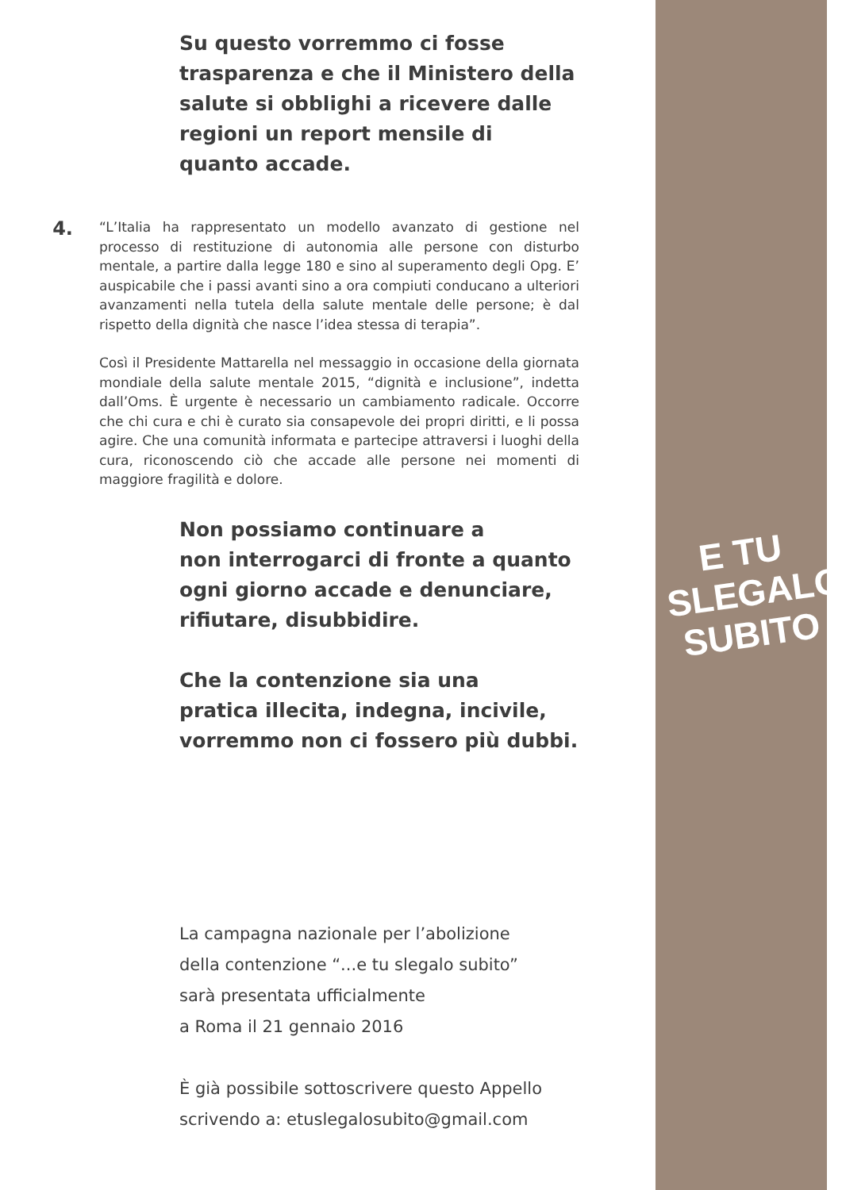E TU
SLEGALO
SUBITO
Su questo vorremmo ci fosse
trasparenza e che il Ministero della
salute si obblighi a ricevere dalle
regioni un report mensile di
quanto accade.
4.
“L’Italia ha rappresentato un modello avanzato di gestione nel processo di restituzione di autonomia alle persone con disturbo mentale, a partire dalla legge 180 e sino al superamento degli Opg. E’ auspicabile che i passi avanti sino a ora compiuti conducano a ulteriori avanzamenti nella tutela della salute mentale delle persone; è dal rispetto della dignità che nasce l’idea stessa di terapia”.
Così il Presidente Mattarella nel messaggio in occasione della giornata mondiale della salute mentale 2015, “dignità e inclusione”, indetta dall’Oms. È urgente è necessario un cambiamento radicale. Occorre che chi cura e chi è curato sia consapevole dei propri diritti, e li possa agire. Che una comunità informata e partecipe attraversi i luoghi della cura, riconoscendo ciò che accade alle persone nei momenti di maggiore fragilità e dolore.
Non possiamo continuare a
non interrogarci di fronte a quanto
ogni giorno accade e denunciare,
rifiutare, disubbidire.
Che la contenzione sia una
pratica illecita, indegna, incivile,
vorremmo non ci fossero più dubbi.
La campagna nazionale per l’abolizione
della contenzione “...e tu slegalo subito”
sarà presentata ufficialmente
a Roma il 21 gennaio 2016
È già possibile sottoscrivere questo Appello
scrivendo a: etuslegalosubito@gmail.com